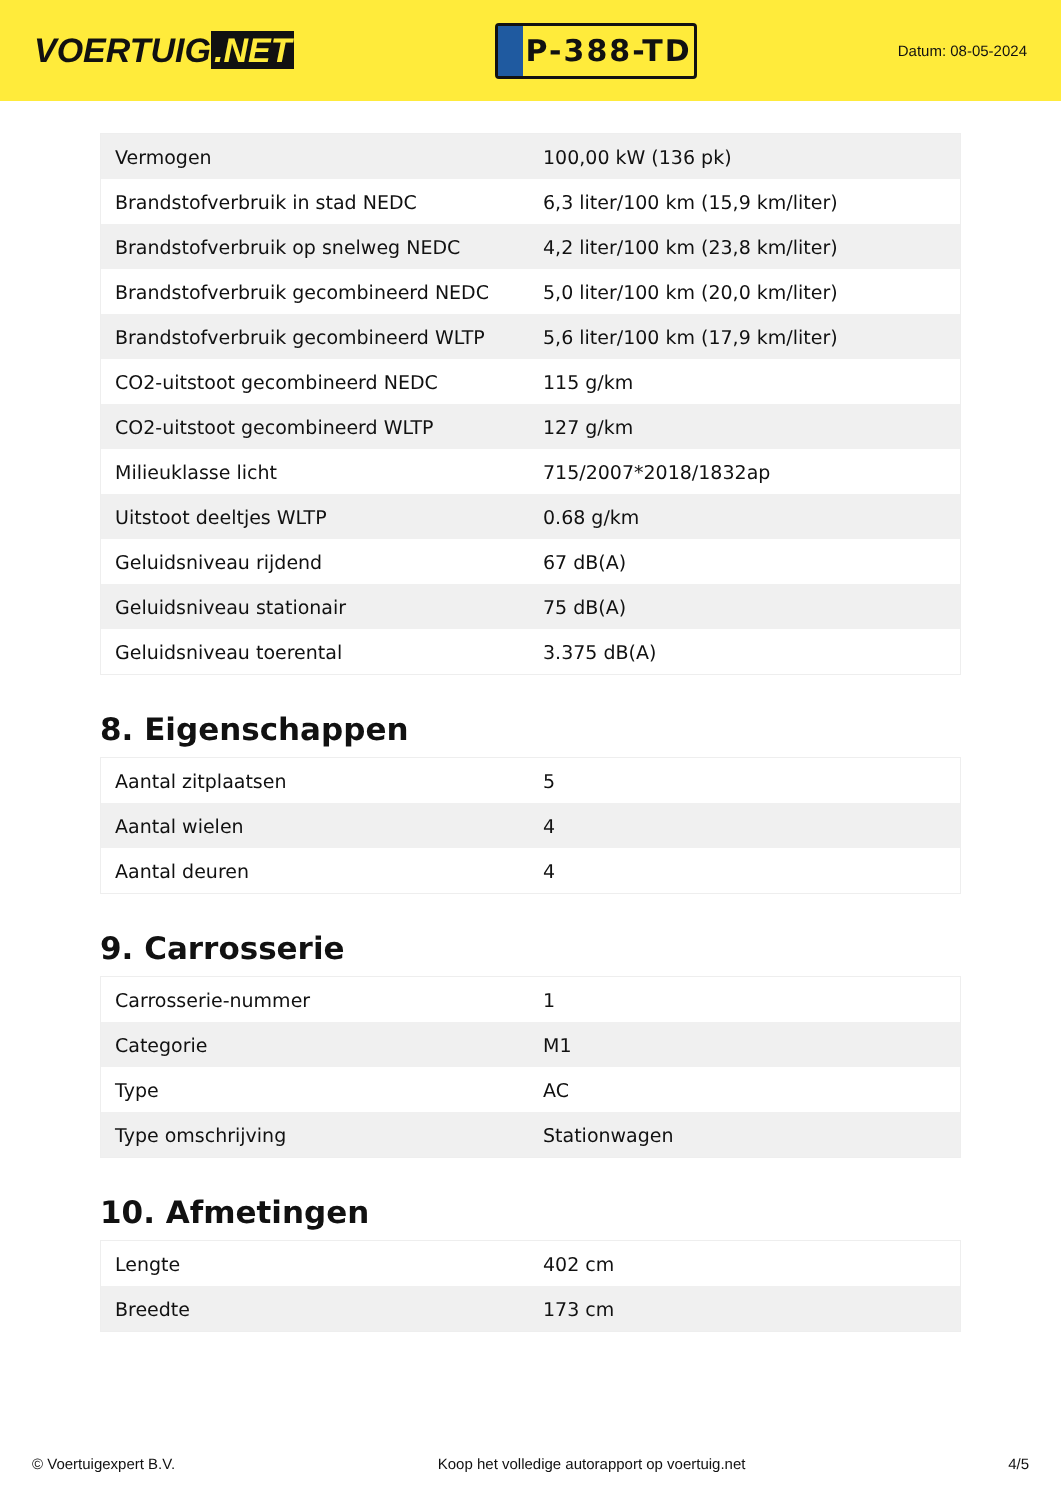VOERTUIG.NET
P-388-TD
Datum: 08-05-2024
| Vermogen | 100,00 kW (136 pk) |
| Brandstofverbruik in stad NEDC | 6,3 liter/100 km (15,9 km/liter) |
| Brandstofverbruik op snelweg NEDC | 4,2 liter/100 km (23,8 km/liter) |
| Brandstofverbruik gecombineerd NEDC | 5,0 liter/100 km (20,0 km/liter) |
| Brandstofverbruik gecombineerd WLTP | 5,6 liter/100 km (17,9 km/liter) |
| CO2-uitstoot gecombineerd NEDC | 115 g/km |
| CO2-uitstoot gecombineerd WLTP | 127 g/km |
| Milieuklasse licht | 715/2007*2018/1832ap |
| Uitstoot deeltjes WLTP | 0.68 g/km |
| Geluidsniveau rijdend | 67 dB(A) |
| Geluidsniveau stationair | 75 dB(A) |
| Geluidsniveau toerental | 3.375 dB(A) |
8. Eigenschappen
| Aantal zitplaatsen | 5 |
| Aantal wielen | 4 |
| Aantal deuren | 4 |
9. Carrosserie
| Carrosserie-nummer | 1 |
| Categorie | M1 |
| Type | AC |
| Type omschrijving | Stationwagen |
10. Afmetingen
| Lengte | 402 cm |
| Breedte | 173 cm |
© Voertuigexpert B.V. Koop het volledige autorapport op voertuig.net 4/5